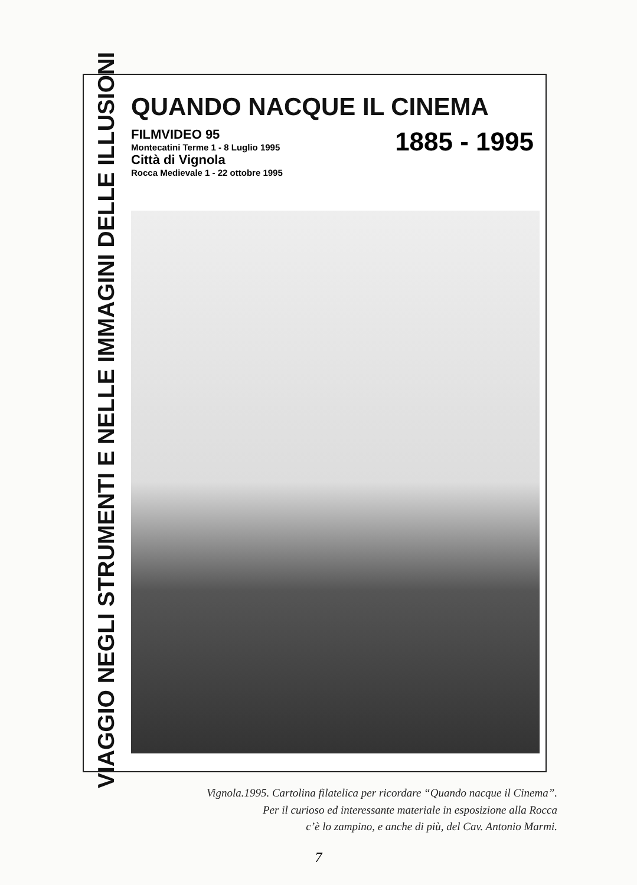VIAGGIO NEGLI STRUMENTI E NELLE IMMAGINI DELLE ILLUSIONI
QUANDO NACQUE IL CINEMA
FILMVIDEO 95
Montecatini Terme 1 - 8 Luglio 1995
Città di Vignola
Rocca Medievale 1 - 22 ottobre 1995
1885 - 1995
Vignola.1995. Cartolina filatelica per ricordare “Quando nacque il Cinema”.
Per il curioso ed interessante materiale in esposizione alla Rocca
c’è lo zampino, e anche di più, del Cav. Antonio Marmi.
7